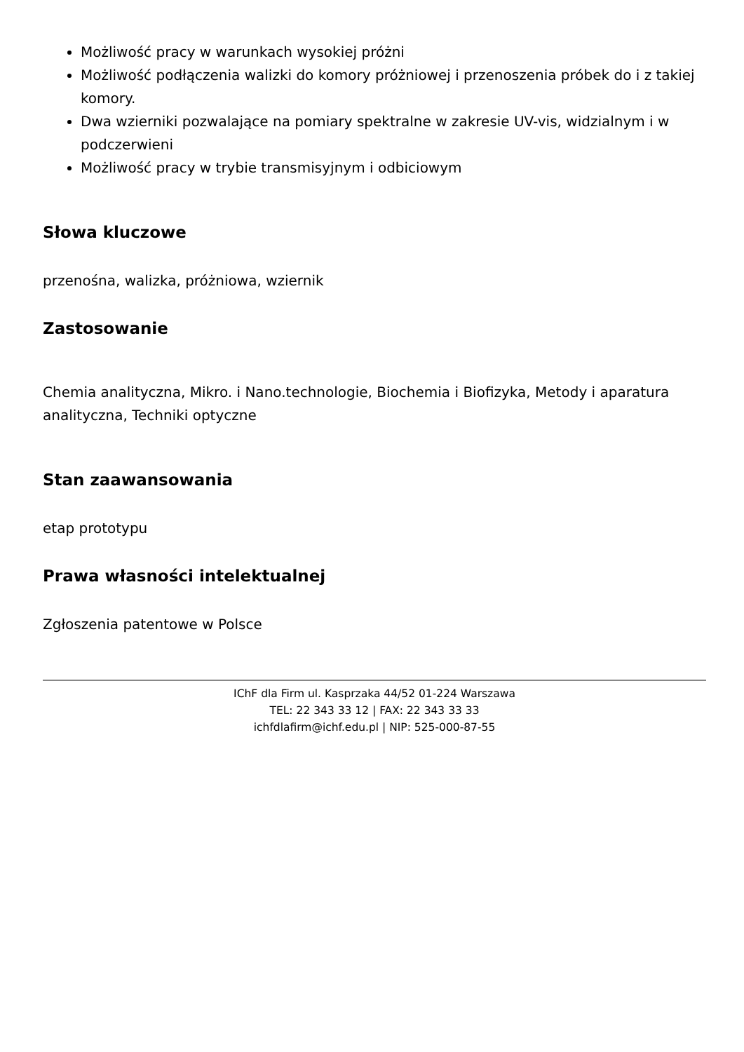Możliwość pracy w warunkach wysokiej próżni
Możliwość podłączenia walizki do komory próżniowej i przenoszenia próbek do i z takiej komory.
Dwa wzierniki pozwalające na pomiary spektralne w zakresie UV-vis, widzialnym i w podczerwieni
Możliwość pracy w trybie transmisyjnym i odbiciowym
Słowa kluczowe
przenośna, walizka, próżniowa, wziernik
Zastosowanie
Chemia analityczna, Mikro. i Nano.technologie, Biochemia i Biofizyka, Metody i aparatura analityczna, Techniki optyczne
Stan zaawansowania
etap prototypu
Prawa własności intelektualnej
Zgłoszenia patentowe w Polsce
IChF dla Firm ul. Kasprzaka 44/52 01-224 Warszawa
TEL: 22 343 33 12 | FAX: 22 343 33 33
ichfdlafirm@ichf.edu.pl | NIP: 525-000-87-55